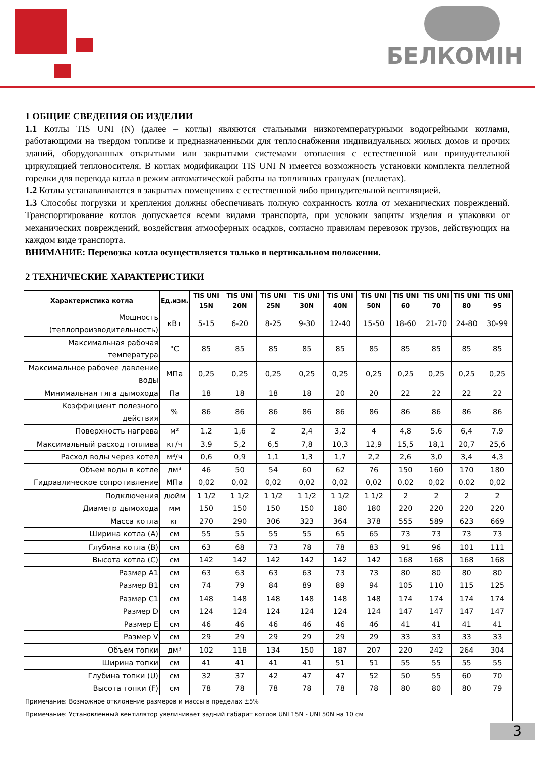БЕЛКОМIН
1 ОБЩИЕ СВЕДЕНИЯ ОБ ИЗДЕЛИИ
1.1 Котлы TIS UNI (N) (далее – котлы) являются стальными низкотемпературными водогрейными котлами, работающими на твердом топливе и предназначенными для теплоснабжения индивидуальных жилых домов и прочих зданий, оборудованных открытыми или закрытыми системами отопления с естественной или принудительной циркуляцией теплоносителя. В котлах модификации TIS UNI N имеется возможность установки комплекта пеллетной горелки для перевода котла в режим автоматической работы на топливных гранулах (пеллетах).
1.2 Котлы устанавливаются в закрытых помещениях с естественной либо принудительной вентиляцией.
1.3 Способы погрузки и крепления должны обеспечивать полную сохранность котла от механических повреждений. Транспортирование котлов допускается всеми видами транспорта, при условии защиты изделия и упаковки от механических повреждений, воздействия атмосферных осадков, согласно правилам перевозок грузов, действующих на каждом виде транспорта.
ВНИМАНИЕ: Перевозка котла осуществляется только в вертикальном положении.
2 ТЕХНИЧЕСКИЕ ХАРАКТЕРИСТИКИ
| Характеристика котла | Ед.изм. | TIS UNI 15N | TIS UNI 20N | TIS UNI 25N | TIS UNI 30N | TIS UNI 40N | TIS UNI 50N | TIS UNI 60 | TIS UNI 70 | TIS UNI 80 | TIS UNI 95 |
| --- | --- | --- | --- | --- | --- | --- | --- | --- | --- | --- | --- |
| Мощность (теплопроизводительность) | кВт | 5-15 | 6-20 | 8-25 | 9-30 | 12-40 | 15-50 | 18-60 | 21-70 | 24-80 | 30-99 |
| Максимальная рабочая температура | °С | 85 | 85 | 85 | 85 | 85 | 85 | 85 | 85 | 85 | 85 |
| Максимальное рабочее давление воды | МПа | 0,25 | 0,25 | 0,25 | 0,25 | 0,25 | 0,25 | 0,25 | 0,25 | 0,25 | 0,25 |
| Минимальная тяга дымохода | Па | 18 | 18 | 18 | 18 | 20 | 20 | 22 | 22 | 22 | 22 |
| Коэффициент полезного действия | % | 86 | 86 | 86 | 86 | 86 | 86 | 86 | 86 | 86 | 86 |
| Поверхность нагрева | м² | 1,2 | 1,6 | 2 | 2,4 | 3,2 | 4 | 4,8 | 5,6 | 6,4 | 7,9 |
| Максимальный расход топлива | кг/ч | 3,9 | 5,2 | 6,5 | 7,8 | 10,3 | 12,9 | 15,5 | 18,1 | 20,7 | 25,6 |
| Расход воды через котел | м³/ч | 0,6 | 0,9 | 1,1 | 1,3 | 1,7 | 2,2 | 2,6 | 3,0 | 3,4 | 4,3 |
| Объем воды в котле | дм³ | 46 | 50 | 54 | 60 | 62 | 76 | 150 | 160 | 170 | 180 |
| Гидравлическое сопротивление | МПа | 0,02 | 0,02 | 0,02 | 0,02 | 0,02 | 0,02 | 0,02 | 0,02 | 0,02 | 0,02 |
| Подключения | дюйм | 1 1/2 | 1 1/2 | 1 1/2 | 1 1/2 | 1 1/2 | 1 1/2 | 2 | 2 | 2 | 2 |
| Диаметр дымохода | мм | 150 | 150 | 150 | 150 | 180 | 180 | 220 | 220 | 220 | 220 |
| Масса котла | кг | 270 | 290 | 306 | 323 | 364 | 378 | 555 | 589 | 623 | 669 |
| Ширина котла (A) | см | 55 | 55 | 55 | 55 | 65 | 65 | 73 | 73 | 73 | 73 |
| Глубина котла (B) | см | 63 | 68 | 73 | 78 | 78 | 83 | 91 | 96 | 101 | 111 |
| Высота котла (C) | см | 142 | 142 | 142 | 142 | 142 | 142 | 168 | 168 | 168 | 168 |
| Размер A1 | см | 63 | 63 | 63 | 63 | 73 | 73 | 80 | 80 | 80 | 80 |
| Размер B1 | см | 74 | 79 | 84 | 89 | 89 | 94 | 105 | 110 | 115 | 125 |
| Размер C1 | см | 148 | 148 | 148 | 148 | 148 | 148 | 174 | 174 | 174 | 174 |
| Размер D | см | 124 | 124 | 124 | 124 | 124 | 124 | 147 | 147 | 147 | 147 |
| Размер E | см | 46 | 46 | 46 | 46 | 46 | 46 | 41 | 41 | 41 | 41 |
| Размер V | см | 29 | 29 | 29 | 29 | 29 | 29 | 33 | 33 | 33 | 33 |
| Объем топки | дм³ | 102 | 118 | 134 | 150 | 187 | 207 | 220 | 242 | 264 | 304 |
| Ширина топки | см | 41 | 41 | 41 | 41 | 51 | 51 | 55 | 55 | 55 | 55 |
| Глубина топки (U) | см | 32 | 37 | 42 | 47 | 47 | 52 | 50 | 55 | 60 | 70 |
| Высота топки (F) | см | 78 | 78 | 78 | 78 | 78 | 78 | 80 | 80 | 80 | 79 |
| Примечание: Возможное отклонение размеров и массы в пределах ±5% | | | | | | | | | | | |
| Примечание: Установленный вентилятор увеличивает задний габарит котлов UNI 15N - UNI 50N на 10 см | | | | | | | | | | | |
3